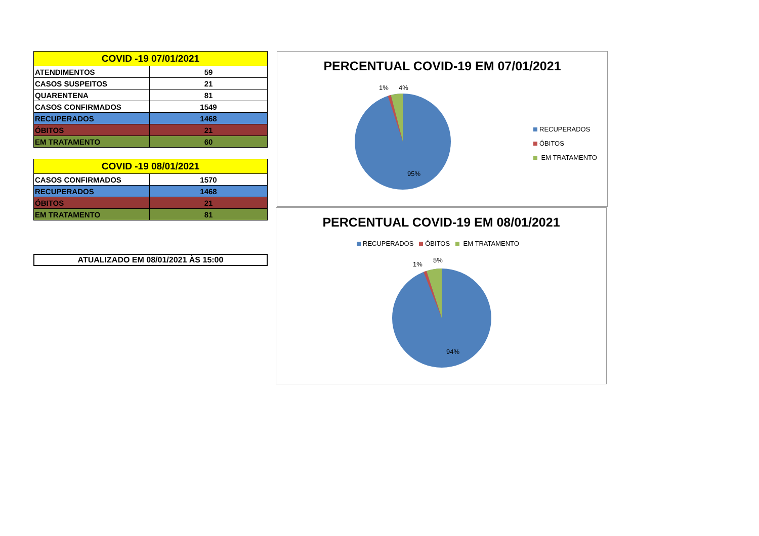| COVID -19 07/01/2021 | |
| --- | --- |
| ATENDIMENTOS | 59 |
| CASOS SUSPEITOS | 21 |
| QUARENTENA | 81 |
| CASOS CONFIRMADOS | 1549 |
| RECUPERADOS | 1468 |
| ÓBITOS | 21 |
| EM TRATAMENTO | 60 |
| COVID -19 08/01/2021 | |
| --- | --- |
| CASOS CONFIRMADOS | 1570 |
| RECUPERADOS | 1468 |
| ÓBITOS | 21 |
| EM TRATAMENTO | 81 |
ATUALIZADO EM 08/01/2021 ÀS 15:00
PERCENTUAL COVID-19 EM 07/01/2021
1% 4%
95%
RECUPERADOS
ÓBITOS
EM TRATAMENTO
PERCENTUAL COVID-19 EM 08/01/2021
RECUPERADOS ÓBITOS EM TRATAMENTO
1%
5%
94%